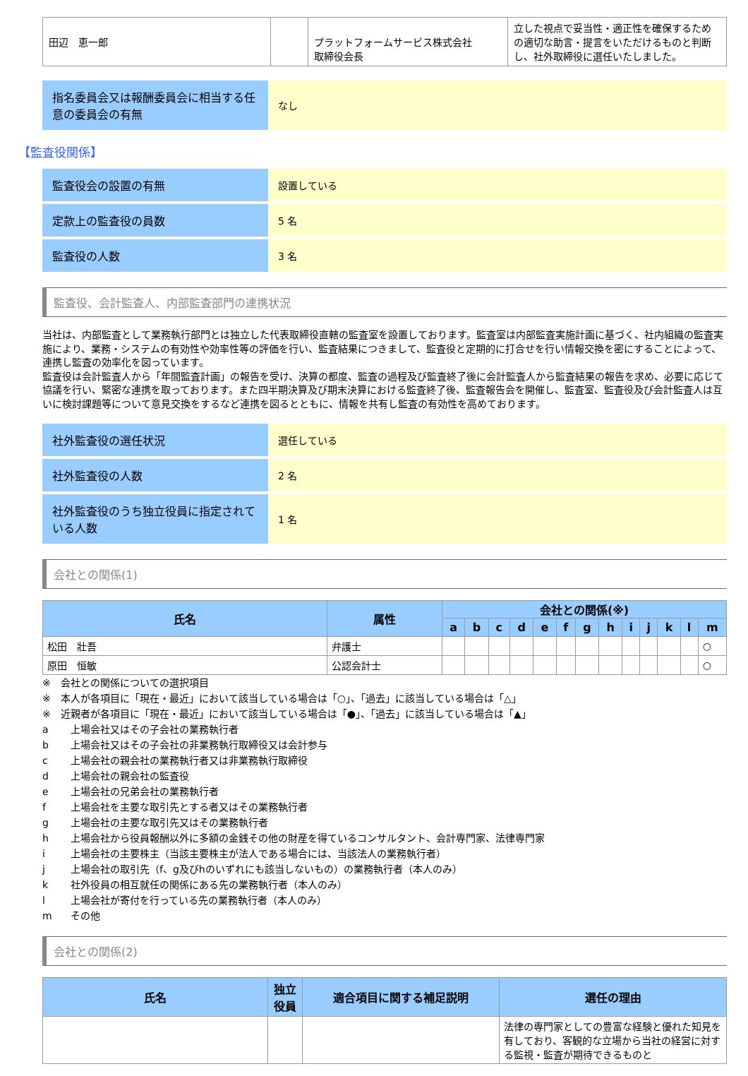| 田辺 恵一郎 | | プラットフォームサービス株式会社 取締役会長 | 立した視点で妥当性・適正性を確保するための適切な助言・提言をいただけるものと判断し、社外取締役に選任いたしました。 |
| 指名委員会又は報酬委員会に相当する任意の委員会の有無 | なし |
【監査役関係】
| 監査役会の設置の有無 | 設置している |
| 定款上の監査役の員数 | 5 名 |
| 監査役の人数 | 3 名 |
監査役、会計監査人、内部監査部門の連携状況
当社は、内部監査として業務執行部門とは独立した代表取締役直轄の監査室を設置しております。監査室は内部監査実施計画に基づく、社内組織の監査実施により、業務・システムの有効性や効率性等の評価を行い、監査結果につきまして、監査役と定期的に打合せを行い情報交換を密にすることによって、連携し監査の効率化を図っています。
監査役は会計監査人から「年間監査計画」の報告を受け、決算の都度、監査の過程及び監査終了後に会計監査人から監査結果の報告を求め、必要に応じて協議を行い、緊密な連携を取っております。また四半期決算及び期末決算における監査終了後、監査報告会を開催し、監査室、監査役及び会計監査人は互いに検討課題等について意見交換をするなど連携を図るとともに、情報を共有し監査の有効性を高めております。
| 社外監査役の選任状況 | 選任している |
| 社外監査役の人数 | 2 名 |
| 社外監査役のうち独立役員に指定されている人数 | 1 名 |
会社との関係(1)
| 氏名 | 属性 | 会社との関係(※) | | | | | | | | | | | | |
| --- | --- | --- | --- | --- | --- | --- | --- | --- | --- | --- | --- | --- | --- | --- |
| | | a | b | c | d | e | f | g | h | i | j | k | l | m |
| 松田 壯吾 | 弁護士 | | | | | | | | | | | | | ○ |
| 原田 恒敏 | 公認会計士 | | | | | | | | | | | | | ○ |
※　会社との関係についての選択項目
※　本人が各項目に「現在・最近」において該当している場合は「○」、「過去」に該当している場合は「△」
※　近親者が各項目に「現在・最近」において該当している場合は「●」、「過去」に該当している場合は「▲」
a 上場会社又はその子会社の業務執行者
b 上場会社又はその子会社の非業務執行取締役又は会計参与
c 上場会社の親会社の業務執行者又は非業務執行取締役
d 上場会社の親会社の監査役
e 上場会社の兄弟会社の業務執行者
f 上場会社を主要な取引先とする者又はその業務執行者
g 上場会社の主要な取引先又はその業務執行者
h 上場会社から役員報酬以外に多額の金銭その他の財産を得ているコンサルタント、会計専門家、法律専門家
i 上場会社の主要株主（当該主要株主が法人である場合には、当該法人の業務執行者）
j 上場会社の取引先（f、g及びhのいずれにも該当しないもの）の業務執行者（本人のみ）
k 社外役員の相互就任の関係にある先の業務執行者（本人のみ）
l 上場会社が寄付を行っている先の業務執行者（本人のみ）
m その他
会社との関係(2)
| 氏名 | 独立 役員 | 適合項目に関する補足説明 | 選任の理由 |
| --- | --- | --- | --- |
| | | | 法律の専門家としての豊富な経験と優れた知見を有しており、客観的な立場から当社の経営に対する監視・監査が期待できるものと |